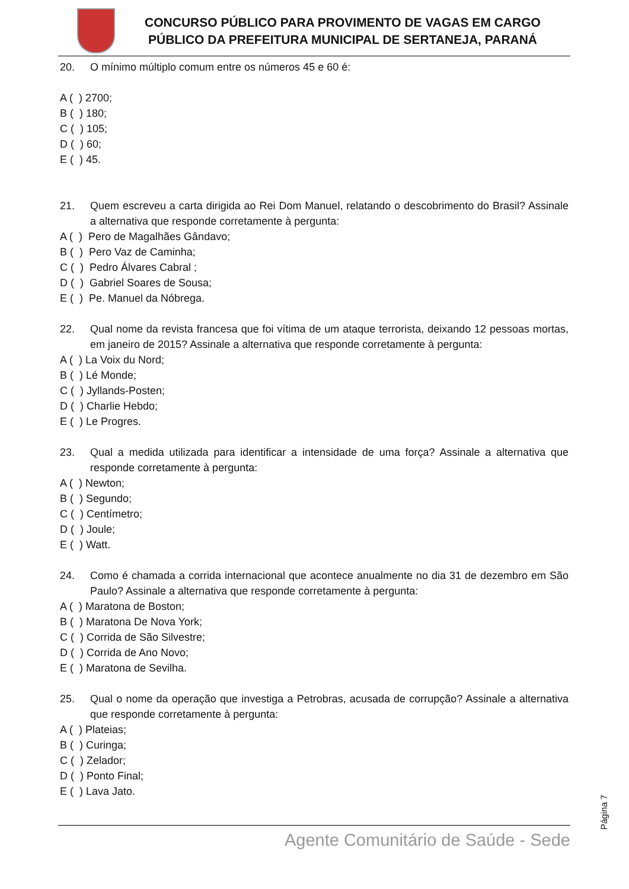CONCURSO PÚBLICO PARA PROVIMENTO DE VAGAS EM CARGO
PÚBLICO DA PREFEITURA MUNICIPAL DE SERTANEJA, PARANÁ
20. O mínimo múltiplo comum entre os números 45 e 60 é:
A ( ) 2700;
B ( ) 180;
C ( ) 105;
D ( ) 60;
E ( ) 45.
21. Quem escreveu a carta dirigida ao Rei Dom Manuel, relatando o descobrimento do Brasil? Assinale a alternativa que responde corretamente à pergunta:
A ( ) Pero de Magalhães Gândavo;
B ( ) Pero Vaz de Caminha;
C ( ) Pedro Álvares Cabral ;
D ( ) Gabriel Soares de Sousa;
E ( ) Pe. Manuel da Nóbrega.
22. Qual nome da revista francesa que foi vítima de um ataque terrorista, deixando 12 pessoas mortas, em janeiro de 2015? Assinale a alternativa que responde corretamente à pergunta:
A ( ) La Voix du Nord;
B ( ) Lé Monde;
C ( ) Jyllands-Posten;
D ( ) Charlie Hebdo;
E ( ) Le Progres.
23. Qual a medida utilizada para identificar a intensidade de uma força? Assinale a alternativa que responde corretamente à pergunta:
A ( ) Newton;
B ( ) Segundo;
C ( ) Centímetro;
D ( ) Joule;
E ( ) Watt.
24. Como é chamada a corrida internacional que acontece anualmente no dia 31 de dezembro em São Paulo? Assinale a alternativa que responde corretamente à pergunta:
A ( ) Maratona de Boston;
B ( ) Maratona De Nova York;
C ( ) Corrida de São Silvestre;
D ( ) Corrida de Ano Novo;
E ( ) Maratona de Sevilha.
25. Qual o nome da operação que investiga a Petrobras, acusada de corrupção? Assinale a alternativa que responde corretamente à pergunta:
A ( ) Plateias;
B ( ) Curinga;
C ( ) Zelador;
D ( ) Ponto Final;
E ( ) Lava Jato.
Página 7
Agente Comunitário de Saúde - Sede